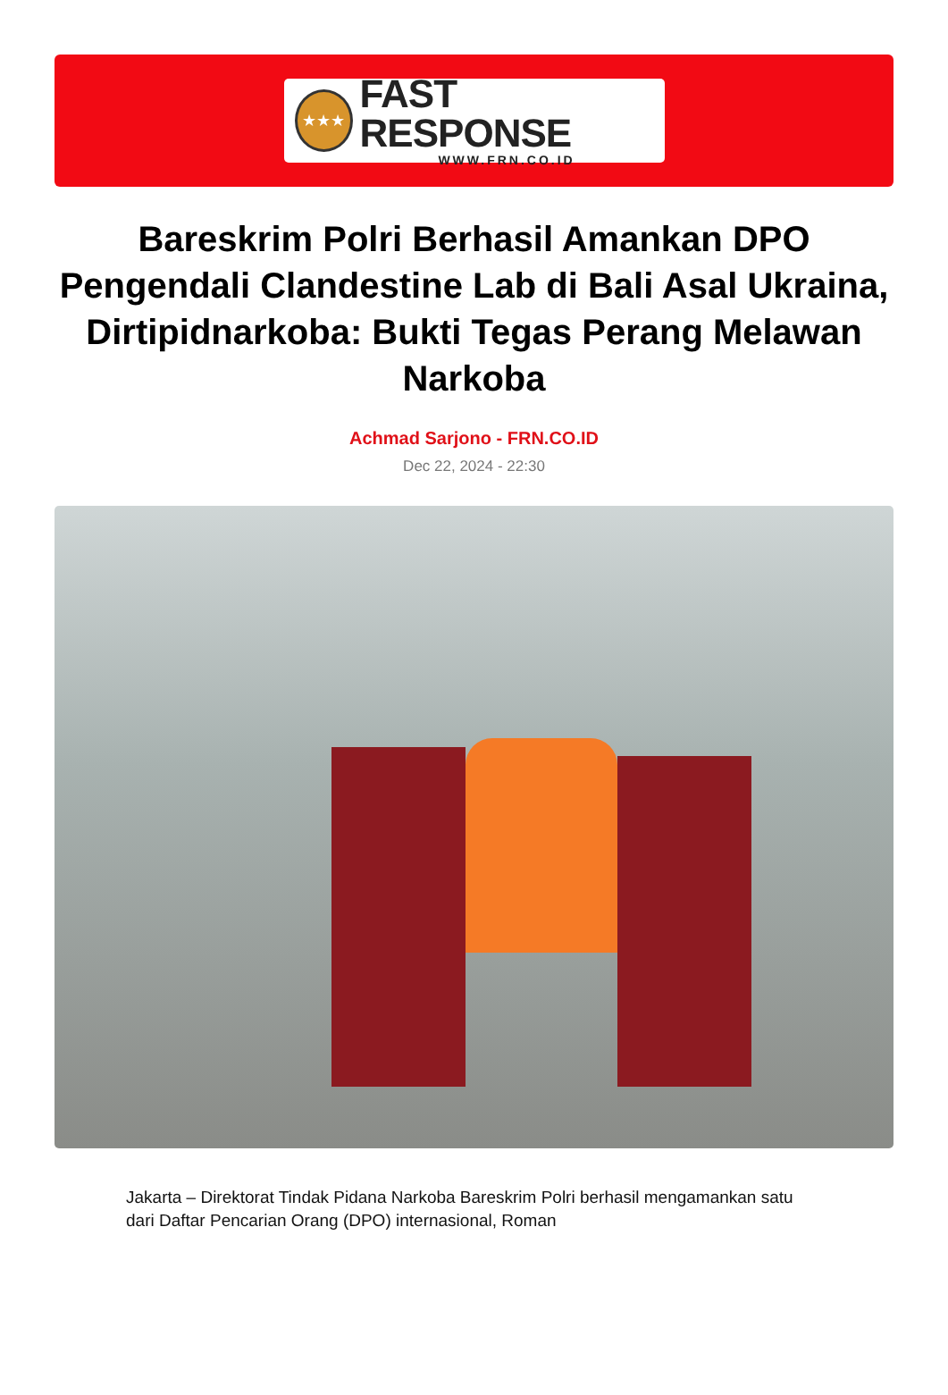★★★
FAST RESPONSE
WWW.FRN.CO.ID
Bareskrim Polri Berhasil Amankan DPO Pengendali Clandestine Lab di Bali Asal Ukraina, Dirtipidnarkoba: Bukti Tegas Perang Melawan Narkoba
Achmad Sarjono - FRN.CO.ID
Dec 22, 2024 - 22:30
Jakarta – Direktorat Tindak Pidana Narkoba Bareskrim Polri berhasil mengamankan satu dari Daftar Pencarian Orang (DPO) internasional, Roman